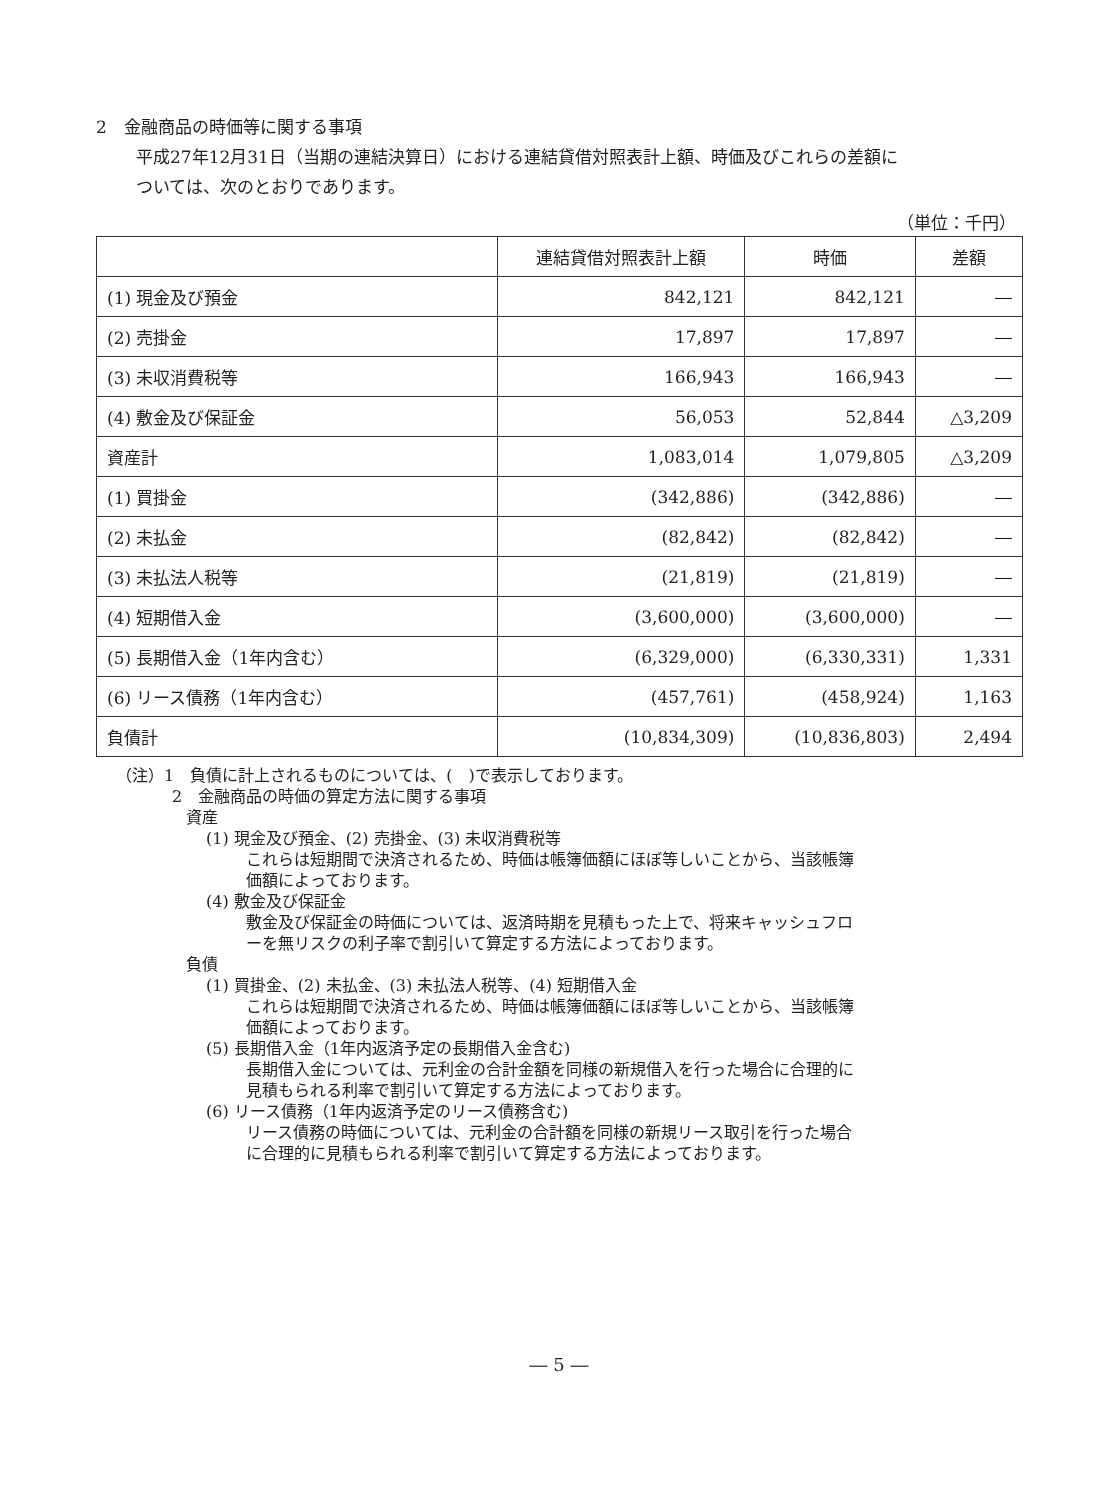2　金融商品の時価等に関する事項
平成27年12月31日（当期の連結決算日）における連結貸借対照表計上額、時価及びこれらの差額に
ついては、次のとおりであります。
（単位：千円）
| | 連結貸借対照表計上額 | 時価 | 差額 |
| --- | --- | --- | --- |
| (1) 現金及び預金 | 842,121 | 842,121 | ― |
| (2) 売掛金 | 17,897 | 17,897 | ― |
| (3) 未収消費税等 | 166,943 | 166,943 | ― |
| (4) 敷金及び保証金 | 56,053 | 52,844 | △3,209 |
| 資産計 | 1,083,014 | 1,079,805 | △3,209 |
| (1) 買掛金 | (342,886) | (342,886) | ― |
| (2) 未払金 | (82,842) | (82,842) | ― |
| (3) 未払法人税等 | (21,819) | (21,819) | ― |
| (4) 短期借入金 | (3,600,000) | (3,600,000) | ― |
| (5) 長期借入金（1年内含む） | (6,329,000) | (6,330,331) | 1,331 |
| (6) リース債務（1年内含む） | (457,761) | (458,924) | 1,163 |
| 負債計 | (10,834,309) | (10,836,803) | 2,494 |
（注）1　負債に計上されるものについては、(　)で表示しております。
2　金融商品の時価の算定方法に関する事項
資産
(1) 現金及び預金、(2) 売掛金、(3) 未収消費税等
これらは短期間で決済されるため、時価は帳簿価額にほぼ等しいことから、当該帳簿
価額によっております。
(4) 敷金及び保証金
敷金及び保証金の時価については、返済時期を見積もった上で、将来キャッシュフロ
ーを無リスクの利子率で割引いて算定する方法によっております。
負債
(1) 買掛金、(2) 未払金、(3) 未払法人税等、(4) 短期借入金
これらは短期間で決済されるため、時価は帳簿価額にほぼ等しいことから、当該帳簿
価額によっております。
(5) 長期借入金（1年内返済予定の長期借入金含む)
長期借入金については、元利金の合計金額を同様の新規借入を行った場合に合理的に
見積もられる利率で割引いて算定する方法によっております。
(6) リース債務（1年内返済予定のリース債務含む)
リース債務の時価については、元利金の合計額を同様の新規リース取引を行った場合
に合理的に見積もられる利率で割引いて算定する方法によっております。
― 5 ―